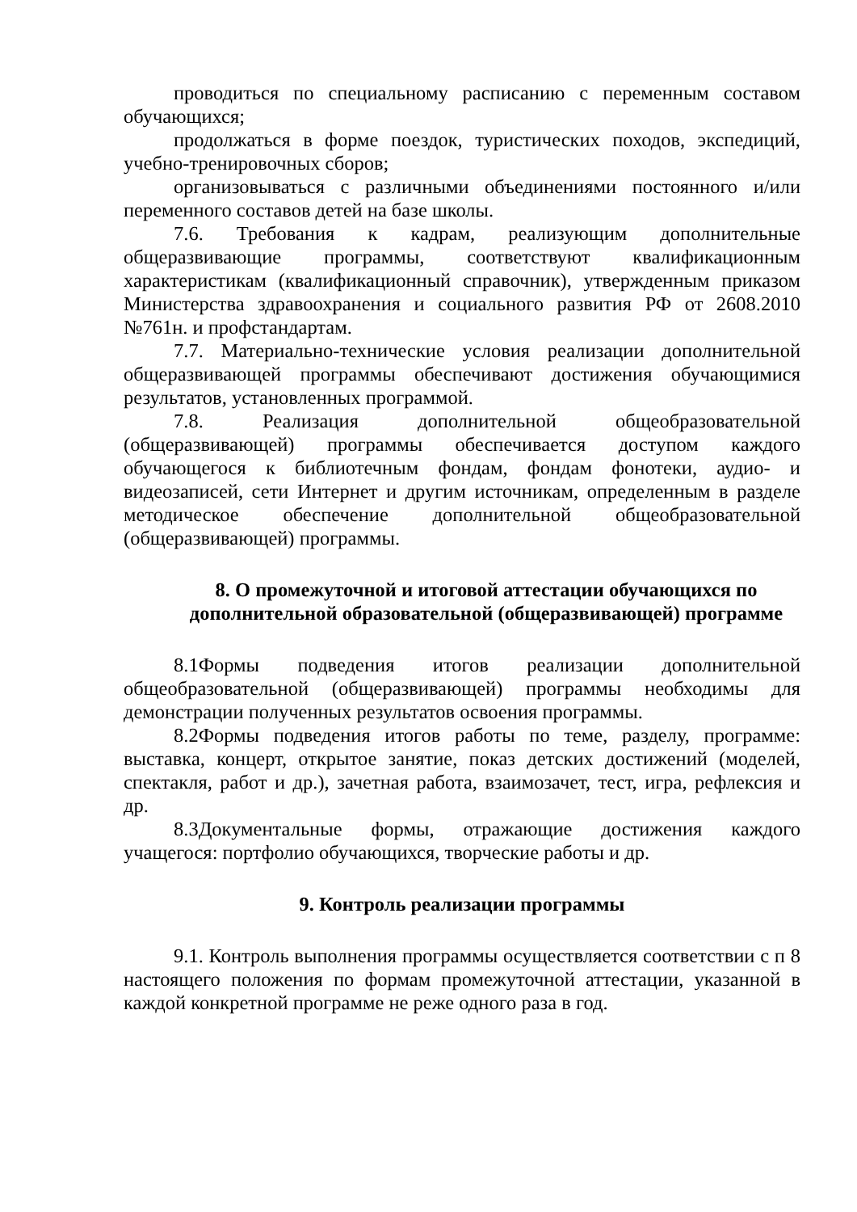проводиться по специальному расписанию с переменным составом обучающихся;
продолжаться в форме поездок, туристических походов, экспедиций, учебно-тренировочных сборов;
организовываться с различными объединениями постоянного и/или переменного составов детей на базе школы.
7.6. Требования к кадрам, реализующим дополнительные общеразвивающие программы, соответствуют квалификационным характеристикам (квалификационный справочник), утвержденным приказом Министерства здравоохранения и социального развития РФ от 2608.2010 №761н. и профстандартам.
7.7. Материально-технические условия реализации дополнительной общеразвивающей программы обеспечивают достижения обучающимися результатов, установленных программой.
7.8. Реализация дополнительной общеобразовательной (общеразвивающей) программы обеспечивается доступом каждого обучающегося к библиотечным фондам, фондам фонотеки, аудио- и видеозаписей, сети Интернет и другим источникам, определенным в разделе методическое обеспечение дополнительной общеобразовательной (общеразвивающей) программы.
8. О промежуточной и итоговой аттестации обучающихся по дополнительной образовательной (общеразвивающей) программе
8.1Формы подведения итогов реализации дополнительной общеобразовательной (общеразвивающей) программы необходимы для демонстрации полученных результатов освоения программы.
8.2Формы подведения итогов работы по теме, разделу, программе: выставка, концерт, открытое занятие, показ детских достижений (моделей, спектакля, работ и др.), зачетная работа, взаимозачет, тест, игра, рефлексия и др.
8.3Документальные формы, отражающие достижения каждого учащегося: портфолио обучающихся, творческие работы и др.
9. Контроль реализации программы
9.1. Контроль выполнения программы осуществляется соответствии с п 8 настоящего положения по формам промежуточной аттестации, указанной в каждой конкретной программе не реже одного раза в год.